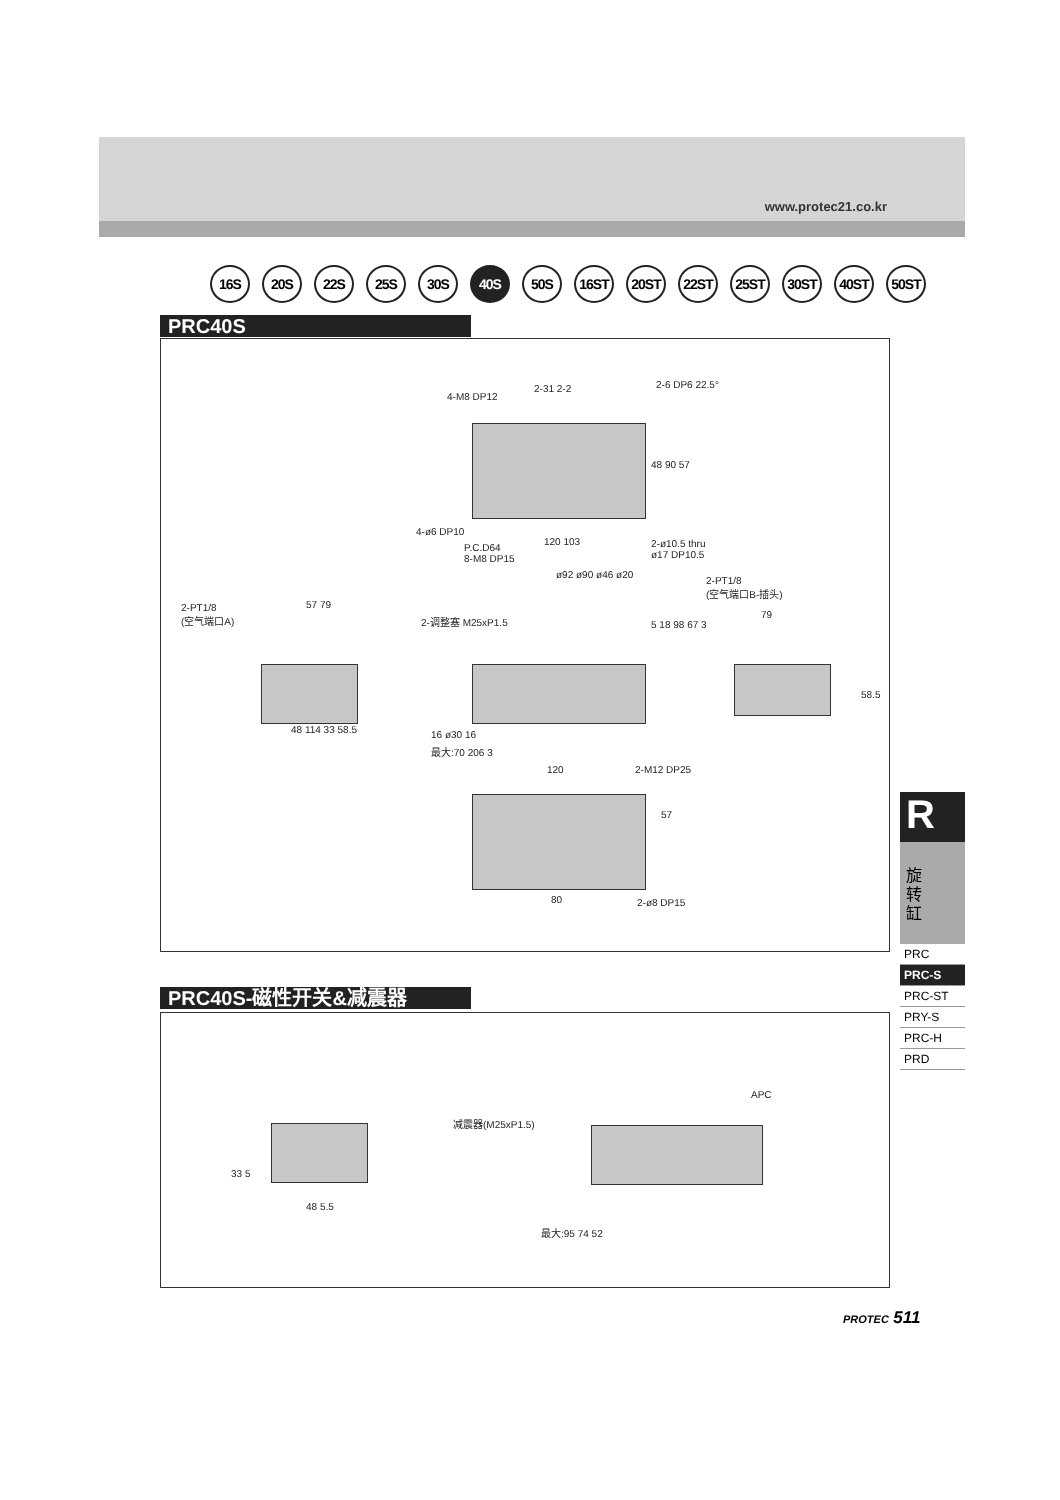www.protec21.co.kr
16S 20S 22S 25S 30S 40S 50S 16ST 20ST 22ST 25ST 30ST 40ST 50ST
PRC40S
4-M8 DP12
2-31 2-2 2-6 DP6 22.5°
48 90 57
4-ø6 DP10
P.C.D64
8-M8 DP15
120 103
2-ø10.5 thru
ø17 DP10.5
ø92 ø90 ø46 ø20
2-PT1/8
(空气端口B-插头)
79
2-PT1/8
(空气端口A)
57 79
2-调整塞 M25xP1.5 5 18 98 67 3
58.5
48 114 33 58.5 16 ø30 16
最大:70 206 3
120 2-M12 DP25
57
80 2-ø8 DP15
PRC40S-磁性开关&减震器
APC
减震器(M25xP1.5)
33 5
48 5.5
最大:95 74 52
R
旋
转
缸
PRC
PRC-S
PRC-ST
PRY-S
PRC-H
PRD
PROTEC 511